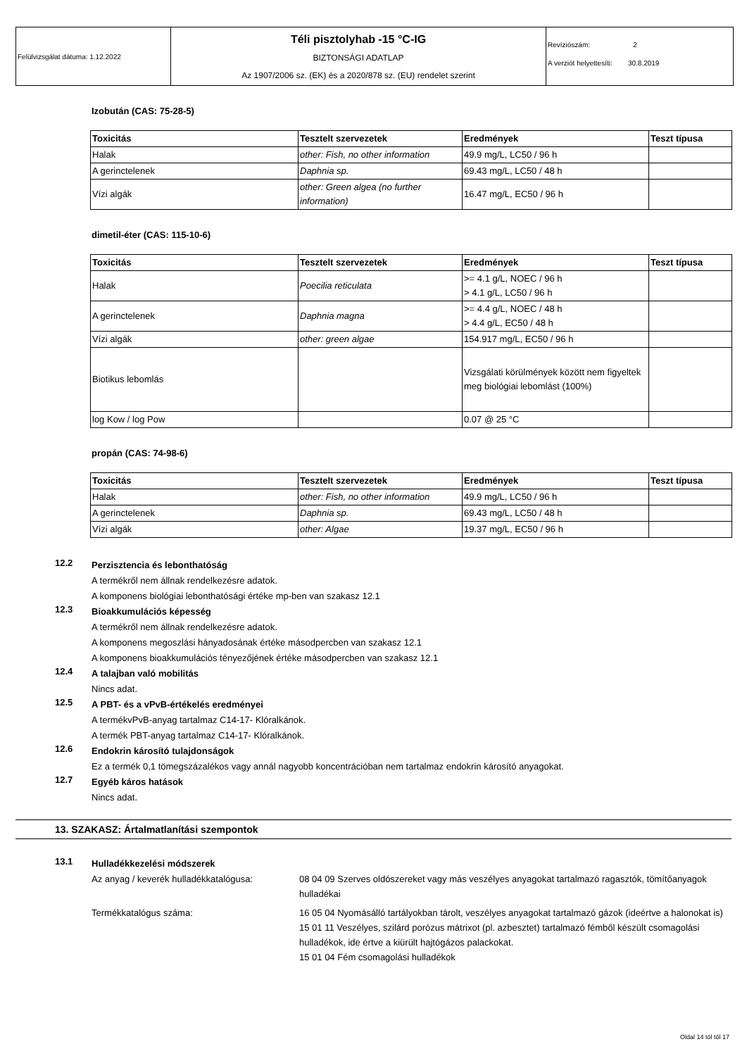Felülvizsgálat dátuma: 1.12.2022
Téli pisztolyhab -15 °C-IG
BIZTONSÁGI ADATLAP
Az 1907/2006 sz. (EK) és a 2020/878 sz. (EU) rendelet szerint
Revíziószám: 2
A verziót helyettesíti: 30.8.2019
Izobután (CAS: 75-28-5)
| Toxicitás | Tesztelt szervezetek | Eredmények | Teszt típusa |
| --- | --- | --- | --- |
| Halak | other: Fish, no other information | 49.9 mg/L, LC50 / 96 h | |
| A gerinctelenek | Daphnia sp. | 69.43 mg/L, LC50 / 48 h | |
| Vízi algák | other: Green algea (no further information) | 16.47 mg/L, EC50 / 96 h | |
dimetil-éter (CAS: 115-10-6)
| Toxicitás | Tesztelt szervezetek | Eredmények | Teszt típusa |
| --- | --- | --- | --- |
| Halak | Poecilia reticulata | >= 4.1 g/L, NOEC / 96 h > 4.1 g/L, LC50 / 96 h | |
| A gerinctelenek | Daphnia magna | >= 4.4 g/L, NOEC / 48 h > 4.4 g/L, EC50 / 48 h | |
| Vízi algák | other: green algae | 154.917 mg/L, EC50 / 96 h | |
| Biotikus lebomlás | | Vizsgálati körülmények között nem figyeltek meg biológiai lebomlást (100%) | |
| log Kow / log Pow | | 0.07 @ 25 °C | |
propán (CAS: 74-98-6)
| Toxicitás | Tesztelt szervezetek | Eredmények | Teszt típusa |
| --- | --- | --- | --- |
| Halak | other: Fish, no other information | 49.9 mg/L, LC50 / 96 h | |
| A gerinctelenek | Daphnia sp. | 69.43 mg/L, LC50 / 48 h | |
| Vízi algák | other: Algae | 19.37 mg/L, EC50 / 96 h | |
12.2
Perzisztencia és lebonthatóság
A termékről nem állnak rendelkezésre adatok.
A komponens biológiai lebonthatósági értéke mp-ben van szakasz 12.1
12.3
Bioakkumulációs képesség
A termékről nem állnak rendelkezésre adatok.
A komponens megoszlási hányadosának értéke másodpercben van szakasz 12.1
A komponens bioakkumulációs tényezőjének értéke másodpercben van szakasz 12.1
12.4
A talajban való mobilitás
Nincs adat.
12.5
A PBT- és a vPvB-értékelés eredményei
A termékvPvB-anyag tartalmaz C14-17- Klóralkánok.
A termék PBT-anyag tartalmaz C14-17- Klóralkánok.
12.6
Endokrin károsító tulajdonságok
Ez a termék 0,1 tömegszázalékos vagy annál nagyobb koncentrációban nem tartalmaz endokrin károsító anyagokat.
12.7
Egyéb káros hatások
Nincs adat.
13. SZAKASZ: Ártalmatlanítási szempontok
13.1
Hulladékkezelési módszerek
Az anyag / keverék hulladékkatalógusa:
08 04 09 Szerves oldószereket vagy más veszélyes anyagokat tartalmazó ragasztók, tömítőanyagok hulladékai
Termékkatalógus száma: 16 05 04 Nyomásálló tartályokban tárolt, veszélyes anyagokat tartalmazó gázok (ideértve a halonokat is)
15 01 11 Veszélyes, szilárd porózus mátrixot (pl. azbesztet) tartalmazó fémből készült csomagolási hulladékok, ide értve a kiürült hajtógázos palackokat.
15 01 04 Fém csomagolási hulladékok
Oldal 14 tól től 17